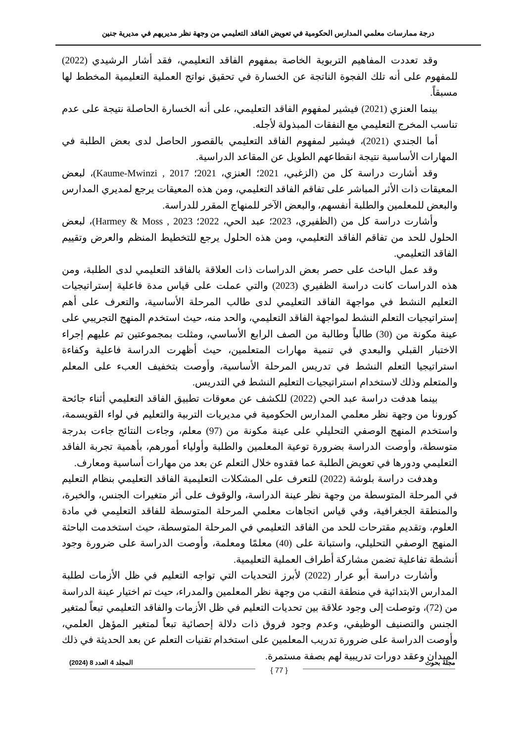درجة ممارسات معلمي المدارس الحكومية في تعويض الفاقد التعليمي من وجهة نظر مديريهم في مديرية جنين
وقد تعددت المفاهيم التربوية الخاصة بمفهوم الفاقد التعليمي، فقد أشار الرشيدي (2022) للمفهوم على أنه تلك الفجوة الناتجة عن الخسارة في تحقيق نواتج العملية التعليمية المخطط لها مسبقاً.
بينما العنزي (2021) فيشير لمفهوم الفاقد التعليمي، على أنه الخسارة الحاصلة نتيجة على عدم تناسب المخرج التعليمي مع النفقات المبذولة لأجله.
أما الجندي (2021)، فيشير لمفهوم الفاقد التعليمي بالقصور الحاصل لدى بعض الطلبة في المهارات الأساسية نتيجة انقطاعهم الطويل عن المقاعد الدراسية.
وقد أشارت دراسة كل من (الزغبي، 2021؛ العنزي، 2021؛ Kaume-Mwinzi , 2017)، لبعض المعيقات ذات الأثر المباشر على تفاقم الفاقد التعليمي، ومن هذه المعيقات يرجع لمديري المدارس والبعض للمعلمين والطلبة أنفسهم، والبعض الآخر للمنهاج المقرر للدراسة.
وأشارت دراسة كل من (الظفيري، 2023؛ عبد الحي، 2022؛ Harmey & Moss , 2023)، لبعض الحلول للحد من تفاقم الفاقد التعليمي، ومن هذه الحلول يرجع للتخطيط المنظم والعرض وتقييم الفاقد التعليمي.
وقد عمل الباحث على حصر بعض الدراسات ذات العلاقة بالفاقد التعليمي لدى الطلبة، ومن هذه الدراسات كانت دراسة الظفيري (2023) والتي عملت على قياس مدة فاعلية إستراتيجيات التعليم النشط في مواجهة الفاقد التعليمي لدى طالب المرحلة الأساسية، والتعرف على أهم إستراتيجيات التعلم النشط لمواجهة الفاقد التعليمي، والحد منه، حيث استخدم المنهج التجريبي على عينة مكونة من (30) طالباً وطالبة من الصف الرابع الأساسي، ومثلت بمجموعتين تم عليهم إجراء الاختبار القبلي والبعدي في تنمية مهارات المتعلمين، حيث أظهرت الدراسة فاعلية وكفاءة استراتيجيا التعلم النشط في تدريس المرحلة الأساسية، وأوصت بتخفيف العبء على المعلم والمتعلم وذلك لاستخدام استراتيجيات التعليم النشط في التدريس.
بينما هدفت دراسة عبد الحي (2022) للكشف عن معوقات تطبيق الفاقد التعليمي أثناء جائحة كورونا من وجهة نظر معلمي المدارس الحكومية في مديريات التربية والتعليم في لواء القويسمة، واستخدم المنهج الوصفي التحليلي على عينة مكونة من (97) معلم، وجاءت النتائج جاءت بدرجة متوسطة، وأوصت الدراسة بضرورة توعية المعلمين والطلبة وأولياء أمورهم، بأهمية تجربة الفاقد التعليمي ودورها في تعويض الطلبة عما فقدوه خلال التعلم عن بعد من مهارات أساسية ومعارف.
وهدفت دراسة بلوشة (2022) للتعرف على المشكلات التعليمية الفاقد التعليمي بنظام التعليم في المرحلة المتوسطة من وجهة نظر عينة الدراسة، والوقوف على أثر متغيرات الجنس، والخبرة، والمنطقة الجغرافية، وفي قياس اتجاهات معلمي المرحلة المتوسطة للفاقد التعليمي في مادة العلوم، وتقديم مقترحات للحد من الفاقد التعليمي في المرحلة المتوسطة، حيث استخدمت الباحثة المنهج الوصفي التحليلي، واستبانة على (40) معلمًا ومعلمة، وأوصت الدراسة على ضرورة وجود أنشطة تفاعلية تضمن مشاركة أطراف العملية التعليمية.
وأشارت دراسة أبو عرار (2022) لأبرز التحديات التي تواجه التعليم في ظل الأزمات لطلبة المدارس الابتدائية في منطقة النقب من وجهة نظر المعلمين والمدراء، حيث تم اختيار عينة الدراسة من (72)، وتوصلت إلى وجود علاقة بين تحديات التعليم في ظل الأزمات والفاقد التعليمي تبعاً لمتغير الجنس والتصنيف الوظيفي، وعدم وجود فروق ذات دلالة إحصائية تبعاً لمتغير المؤهل العلمي، وأوصت الدراسة على ضرورة تدريب المعلمين على استخدام تقنيات التعلم عن بعد الحديثة في ذلك الميدان وعقد دورات تدريبية لهم بصفة مستمرة.
مجلة بحوث { 77 } المجلد 4 العدد 8 (2024)